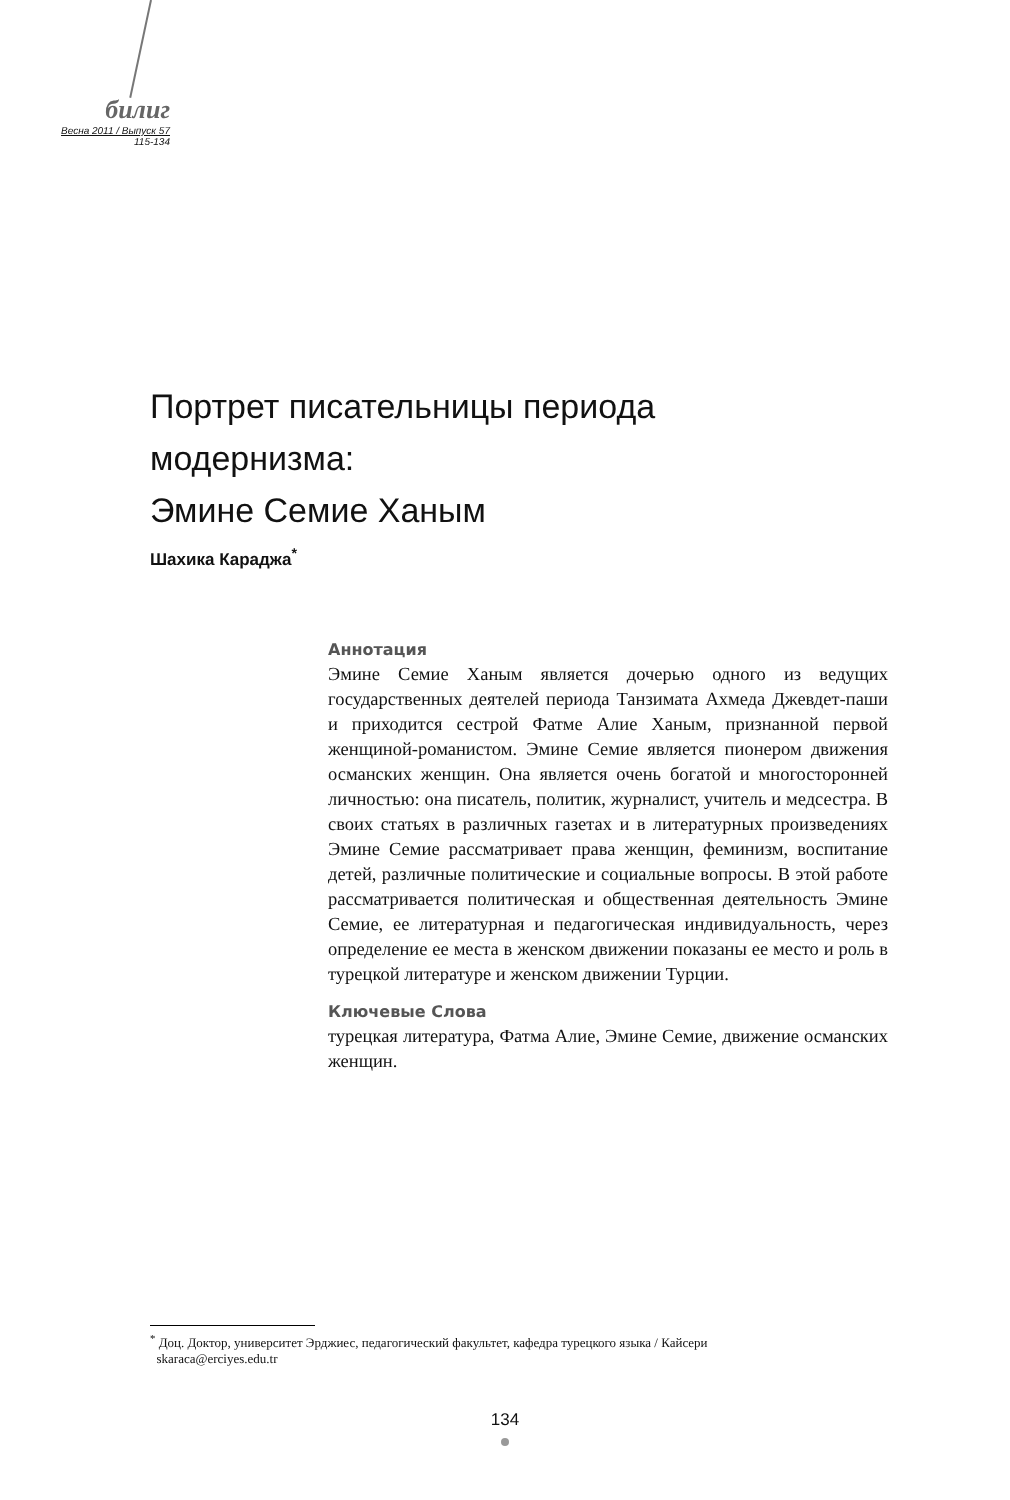билиг
Весна 2011 / Выпуск 57
115-134
Портрет писательницы периода
модернизма:
Эмине Семие Ханым
Шахика Караджа<sup>*</sup>
Аннотация
Эмине Семие Ханым является дочерью одного из ведущих государственных деятелей периода Танзимата Ахмеда Джевдет-паши и приходится сестрой Фатме Алие Ханым, признанной первой женщиной-романистом. Эмине Семие является пионером движения османских женщин. Она является очень богатой и многосторонней личностью: она писатель, политик, журналист, учитель и медсестра. В своих статьях в различных газетах и в литературных произведениях Эмине Семие рассматривает права женщин, феминизм, воспитание детей, различные политические и социальные вопросы. В этой работе рассматривается политическая и общественная деятельность Эмине Семие, ее литературная и педагогическая индивидуальность, через определение ее места в женском движении показаны ее место и роль в турецкой литературе и женском движении Турции.
Ключевые Слова
турецкая литература, Фатма Алие, Эмине Семие, движение османских женщин.
<sup>*</sup> Доц. Доктор, университет Эрджиес, педагогический факультет, кафедра турецкого языка / Кайсери
skaraca@erciyes.edu.tr
134